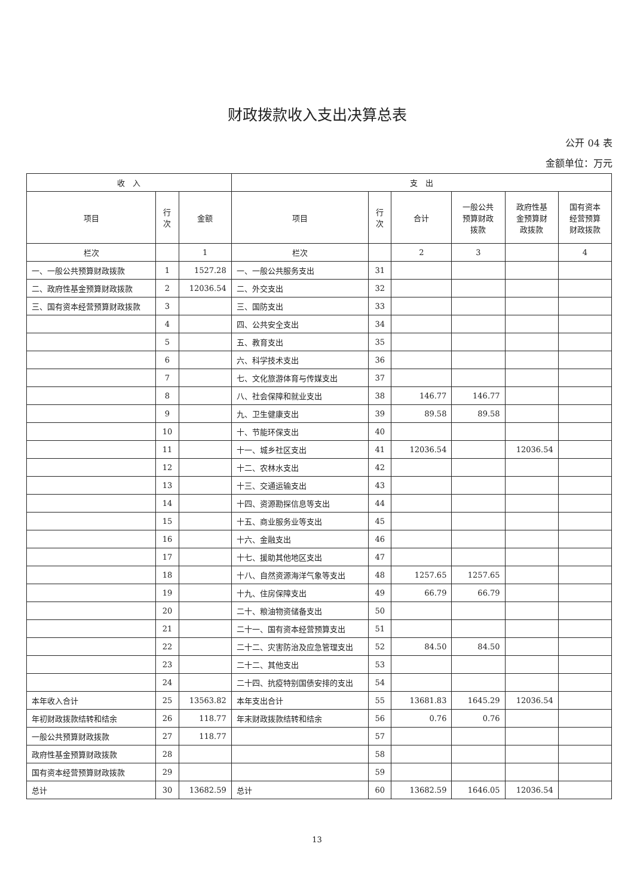财政拨款收入支出决算总表
公开 04 表
金额单位：万元
| 收 入 | | | 支 出 | | | | | |
| --- | --- | --- | --- | --- | --- | --- | --- | --- |
| 项目 | 行 次 | 金额 | 项目 | 行 次 | 合计 | 一般公共 预算财政 拨款 | 政府性基 金预算财 政拨款 | 国有资本 经营预算 财政拨款 |
| 栏次 | | 1 | 栏次 | | 2 | 3 | | 4 |
| 一、一般公共预算财政拨款 | 1 | 1527.28 | 一、一般公共服务支出 | 31 | | | | |
| 二、政府性基金预算财政拨款 | 2 | 12036.54 | 二、外交支出 | 32 | | | | |
| 三、国有资本经营预算财政拨款 | 3 | | 三、国防支出 | 33 | | | | |
| | 4 | | 四、公共安全支出 | 34 | | | | |
| | 5 | | 五、教育支出 | 35 | | | | |
| | 6 | | 六、科学技术支出 | 36 | | | | |
| | 7 | | 七、文化旅游体育与传媒支出 | 37 | | | | |
| | 8 | | 八、社会保障和就业支出 | 38 | 146.77 | 146.77 | | |
| | 9 | | 九、卫生健康支出 | 39 | 89.58 | 89.58 | | |
| | 10 | | 十、节能环保支出 | 40 | | | | |
| | 11 | | 十一、城乡社区支出 | 41 | 12036.54 | | 12036.54 | |
| | 12 | | 十二、农林水支出 | 42 | | | | |
| | 13 | | 十三、交通运输支出 | 43 | | | | |
| | 14 | | 十四、资源勘探信息等支出 | 44 | | | | |
| | 15 | | 十五、商业服务业等支出 | 45 | | | | |
| | 16 | | 十六、金融支出 | 46 | | | | |
| | 17 | | 十七、援助其他地区支出 | 47 | | | | |
| | 18 | | 十八、自然资源海洋气象等支出 | 48 | 1257.65 | 1257.65 | | |
| | 19 | | 十九、住房保障支出 | 49 | 66.79 | 66.79 | | |
| | 20 | | 二十、粮油物资储备支出 | 50 | | | | |
| | 21 | | 二十一、国有资本经营预算支出 | 51 | | | | |
| | 22 | | 二十二、灾害防治及应急管理支出 | 52 | 84.50 | 84.50 | | |
| | 23 | | 二十二、其他支出 | 53 | | | | |
| | 24 | | 二十四、抗疫特别国债安排的支出 | 54 | | | | |
| 本年收入合计 | 25 | 13563.82 | 本年支出合计 | 55 | 13681.83 | 1645.29 | 12036.54 | |
| 年初财政拨款结转和结余 | 26 | 118.77 | 年末财政拨款结转和结余 | 56 | 0.76 | 0.76 | | |
| 一般公共预算财政拨款 | 27 | 118.77 | | 57 | | | | |
| 政府性基金预算财政拨款 | 28 | | | 58 | | | | |
| 国有资本经营预算财政拨款 | 29 | | | 59 | | | | |
| 总计 | 30 | 13682.59 | 总计 | 60 | 13682.59 | 1646.05 | 12036.54 | |
13